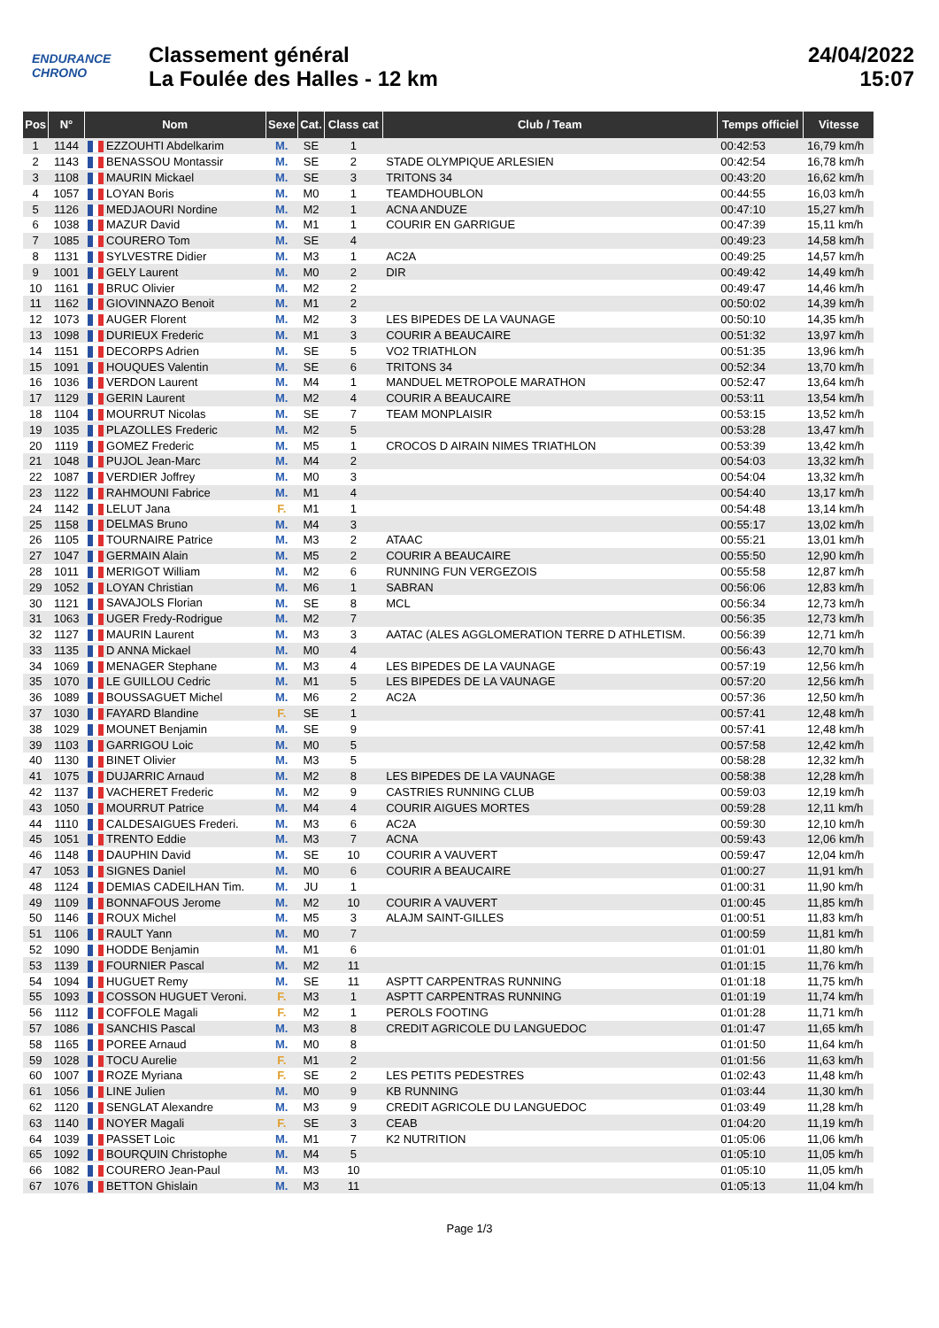ENDURANCE
CHRONO
Classement général
La Foulée des Halles - 12 km
24/04/2022
15:07
| Pos | N° | Nom | Sexe | Cat. | Class cat | Club / Team | Temps officiel | Vitesse |
| --- | --- | --- | --- | --- | --- | --- | --- | --- |
| 1 | 1144 | EZZOUHTI Abdelkarim | M. | SE | 1 | | 00:42:53 | 16,79 km/h |
| 2 | 1143 | BENASSOU Montassir | M. | SE | 2 | STADE OLYMPIQUE ARLESIEN | 00:42:54 | 16,78 km/h |
| 3 | 1108 | MAURIN Mickael | M. | SE | 3 | TRITONS 34 | 00:43:20 | 16,62 km/h |
| 4 | 1057 | LOYAN Boris | M. | M0 | 1 | TEAMDHOUBLON | 00:44:55 | 16,03 km/h |
| 5 | 1126 | MEDJAOURI Nordine | M. | M2 | 1 | ACNA ANDUZE | 00:47:10 | 15,27 km/h |
| 6 | 1038 | MAZUR David | M. | M1 | 1 | COURIR EN GARRIGUE | 00:47:39 | 15,11 km/h |
| 7 | 1085 | COURERO Tom | M. | SE | 4 | | 00:49:23 | 14,58 km/h |
| 8 | 1131 | SYLVESTRE Didier | M. | M3 | 1 | AC2A | 00:49:25 | 14,57 km/h |
| 9 | 1001 | GELY Laurent | M. | M0 | 2 | DIR | 00:49:42 | 14,49 km/h |
| 10 | 1161 | BRUC Olivier | M. | M2 | 2 | | 00:49:47 | 14,46 km/h |
| 11 | 1162 | GIOVINNAZO Benoit | M. | M1 | 2 | | 00:50:02 | 14,39 km/h |
| 12 | 1073 | AUGER Florent | M. | M2 | 3 | LES BIPEDES DE LA VAUNAGE | 00:50:10 | 14,35 km/h |
| 13 | 1098 | DURIEUX Frederic | M. | M1 | 3 | COURIR A BEAUCAIRE | 00:51:32 | 13,97 km/h |
| 14 | 1151 | DECORPS Adrien | M. | SE | 5 | VO2 TRIATHLON | 00:51:35 | 13,96 km/h |
| 15 | 1091 | HOUQUES Valentin | M. | SE | 6 | TRITONS 34 | 00:52:34 | 13,70 km/h |
| 16 | 1036 | VERDON Laurent | M. | M4 | 1 | MANDUEL METROPOLE MARATHON | 00:52:47 | 13,64 km/h |
| 17 | 1129 | GERIN Laurent | M. | M2 | 4 | COURIR A BEAUCAIRE | 00:53:11 | 13,54 km/h |
| 18 | 1104 | MOURRUT Nicolas | M. | SE | 7 | TEAM MONPLAISIR | 00:53:15 | 13,52 km/h |
| 19 | 1035 | PLAZOLLES Frederic | M. | M2 | 5 | | 00:53:28 | 13,47 km/h |
| 20 | 1119 | GOMEZ Frederic | M. | M5 | 1 | CROCOS D AIRAIN NIMES TRIATHLON | 00:53:39 | 13,42 km/h |
| 21 | 1048 | PUJOL Jean-Marc | M. | M4 | 2 | | 00:54:03 | 13,32 km/h |
| 22 | 1087 | VERDIER Joffrey | M. | M0 | 3 | | 00:54:04 | 13,32 km/h |
| 23 | 1122 | RAHMOUNI Fabrice | M. | M1 | 4 | | 00:54:40 | 13,17 km/h |
| 24 | 1142 | LELUT Jana | F. | M1 | 1 | | 00:54:48 | 13,14 km/h |
| 25 | 1158 | DELMAS Bruno | M. | M4 | 3 | | 00:55:17 | 13,02 km/h |
| 26 | 1105 | TOURNAIRE Patrice | M. | M3 | 2 | ATAAC | 00:55:21 | 13,01 km/h |
| 27 | 1047 | GERMAIN Alain | M. | M5 | 2 | COURIR A BEAUCAIRE | 00:55:50 | 12,90 km/h |
| 28 | 1011 | MERIGOT William | M. | M2 | 6 | RUNNING FUN VERGEZOIS | 00:55:58 | 12,87 km/h |
| 29 | 1052 | LOYAN Christian | M. | M6 | 1 | SABRAN | 00:56:06 | 12,83 km/h |
| 30 | 1121 | SAVAJOLS Florian | M. | SE | 8 | MCL | 00:56:34 | 12,73 km/h |
| 31 | 1063 | UGER Fredy-Rodrigue | M. | M2 | 7 | | 00:56:35 | 12,73 km/h |
| 32 | 1127 | MAURIN Laurent | M. | M3 | 3 | AATAC (ALES AGGLOMERATION TERRE D ATHLETISM. | 00:56:39 | 12,71 km/h |
| 33 | 1135 | D ANNA Mickael | M. | M0 | 4 | | 00:56:43 | 12,70 km/h |
| 34 | 1069 | MENAGER Stephane | M. | M3 | 4 | LES BIPEDES DE LA VAUNAGE | 00:57:19 | 12,56 km/h |
| 35 | 1070 | LE GUILLOU Cedric | M. | M1 | 5 | LES BIPEDES DE LA VAUNAGE | 00:57:20 | 12,56 km/h |
| 36 | 1089 | BOUSSAGUET Michel | M. | M6 | 2 | AC2A | 00:57:36 | 12,50 km/h |
| 37 | 1030 | FAYARD Blandine | F. | SE | 1 | | 00:57:41 | 12,48 km/h |
| 38 | 1029 | MOUNET Benjamin | M. | SE | 9 | | 00:57:41 | 12,48 km/h |
| 39 | 1103 | GARRIGOU Loic | M. | M0 | 5 | | 00:57:58 | 12,42 km/h |
| 40 | 1130 | BINET Olivier | M. | M3 | 5 | | 00:58:28 | 12,32 km/h |
| 41 | 1075 | DUJARRIC Arnaud | M. | M2 | 8 | LES BIPEDES DE LA VAUNAGE | 00:58:38 | 12,28 km/h |
| 42 | 1137 | VACHERET Frederic | M. | M2 | 9 | CASTRIES RUNNING CLUB | 00:59:03 | 12,19 km/h |
| 43 | 1050 | MOURRUT Patrice | M. | M4 | 4 | COURIR AIGUES MORTES | 00:59:28 | 12,11 km/h |
| 44 | 1110 | CALDESAIGUES Frederi. | M. | M3 | 6 | AC2A | 00:59:30 | 12,10 km/h |
| 45 | 1051 | TRENTO Eddie | M. | M3 | 7 | ACNA | 00:59:43 | 12,06 km/h |
| 46 | 1148 | DAUPHIN David | M. | SE | 10 | COURIR A VAUVERT | 00:59:47 | 12,04 km/h |
| 47 | 1053 | SIGNES Daniel | M. | M0 | 6 | COURIR A BEAUCAIRE | 01:00:27 | 11,91 km/h |
| 48 | 1124 | DEMIAS CADEILHAN Tim. | M. | JU | 1 | | 01:00:31 | 11,90 km/h |
| 49 | 1109 | BONNAFOUS Jerome | M. | M2 | 10 | COURIR A VAUVERT | 01:00:45 | 11,85 km/h |
| 50 | 1146 | ROUX Michel | M. | M5 | 3 | ALAJM SAINT-GILLES | 01:00:51 | 11,83 km/h |
| 51 | 1106 | RAULT Yann | M. | M0 | 7 | | 01:00:59 | 11,81 km/h |
| 52 | 1090 | HODDE Benjamin | M. | M1 | 6 | | 01:01:01 | 11,80 km/h |
| 53 | 1139 | FOURNIER Pascal | M. | M2 | 11 | | 01:01:15 | 11,76 km/h |
| 54 | 1094 | HUGUET Remy | M. | SE | 11 | ASPTT CARPENTRAS RUNNING | 01:01:18 | 11,75 km/h |
| 55 | 1093 | COSSON HUGUET Veroni. | F. | M3 | 1 | ASPTT CARPENTRAS RUNNING | 01:01:19 | 11,74 km/h |
| 56 | 1112 | COFFOLE Magali | F. | M2 | 1 | PEROLS FOOTING | 01:01:28 | 11,71 km/h |
| 57 | 1086 | SANCHIS Pascal | M. | M3 | 8 | CREDIT AGRICOLE DU LANGUEDOC | 01:01:47 | 11,65 km/h |
| 58 | 1165 | POREE Arnaud | M. | M0 | 8 | | 01:01:50 | 11,64 km/h |
| 59 | 1028 | TOCU Aurelie | F. | M1 | 2 | | 01:01:56 | 11,63 km/h |
| 60 | 1007 | ROZE Myriana | F. | SE | 2 | LES PETITS PEDESTRES | 01:02:43 | 11,48 km/h |
| 61 | 1056 | LINE Julien | M. | M0 | 9 | KB RUNNING | 01:03:44 | 11,30 km/h |
| 62 | 1120 | SENGLAT Alexandre | M. | M3 | 9 | CREDIT AGRICOLE DU LANGUEDOC | 01:03:49 | 11,28 km/h |
| 63 | 1140 | NOYER Magali | F. | SE | 3 | CEAB | 01:04:20 | 11,19 km/h |
| 64 | 1039 | PASSET Loic | M. | M1 | 7 | K2 NUTRITION | 01:05:06 | 11,06 km/h |
| 65 | 1092 | BOURQUIN Christophe | M. | M4 | 5 | | 01:05:10 | 11,05 km/h |
| 66 | 1082 | COURERO Jean-Paul | M. | M3 | 10 | | 01:05:10 | 11,05 km/h |
| 67 | 1076 | BETTON Ghislain | M. | M3 | 11 | | 01:05:13 | 11,04 km/h |
Page 1/3